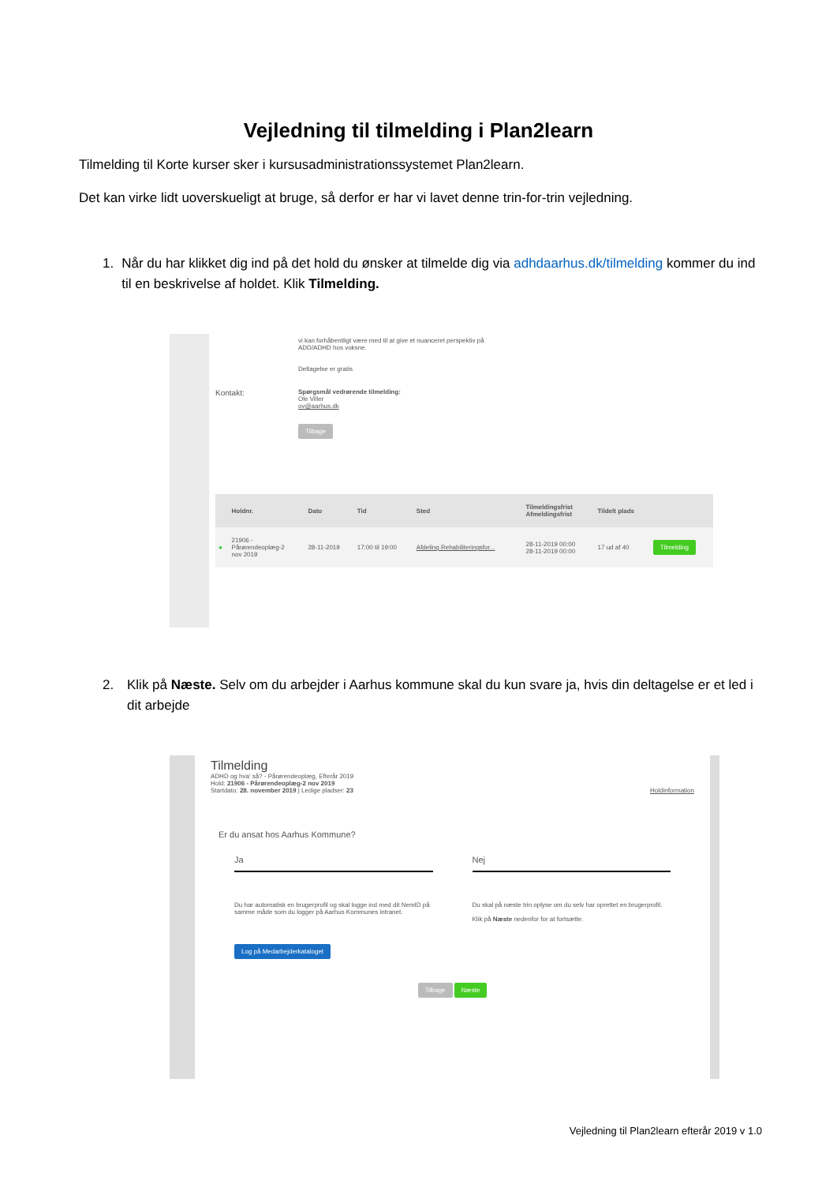Vejledning til tilmelding i Plan2learn
Tilmelding til Korte kurser sker i kursusadministrationssystemet Plan2learn.
Det kan virke lidt uoverskueligt at bruge, så derfor er har vi lavet denne trin-for-trin vejledning.
1. Når du har klikket dig ind på det hold du ønsker at tilmelde dig via adhdaarhus.dk/tilmelding kommer du ind til en beskrivelse af holdet. Klik Tilmelding.
vi kan forhåbentligt være med til at give et nuanceret perspektiv på
ADD/ADHD hos voksne.
Deltagelse er gratis
Kontakt:
Spørgsmål vedrørende tilmelding:
Ole Viller
ov@aarhus.dk
Tilbage
| | Holdnr. | Dato | Tid | Sted | Tilmeldingsfrist Afmeldingsfrist | Tildelt plads | |
| --- | --- | --- | --- | --- | --- | --- | --- |
| ● | 21906 - Pårørendeoplæg-2 nov 2019 | 28-11-2019 | 17:00 til 19:00 | Afdeling Rehabiliteringsfor... | 28-11-2019 00:00 28-11-2019 00:00 | 17 ud af 40 | Tilmelding |
2. Klik på Næste. Selv om du arbejder i Aarhus kommune skal du kun svare ja, hvis din deltagelse er et led i dit arbejde
Tilmelding
ADHD og hva' så? - Pårørendeoplæg, Efterår 2019
Hold: 21906 - Pårørendeoplæg-2 nov 2019
Startdato: 28. november 2019 | Ledige pladser: 23 Holdinformation
Er du ansat hos Aarhus Kommune?
Ja
Du har automatisk en brugerprofil og skal logge ind med dit NemID på samme måde som du logger på Aarhus Kommunes intranet.
Log på Medarbejderkataloget
Nej
Du skal på næste trin oplyse om du selv har oprettet en brugerprofil.
Klik på Næste nedenfor for at fortsætte.
Tilbage Næste
Vejledning til Plan2learn efterår 2019 v 1.0